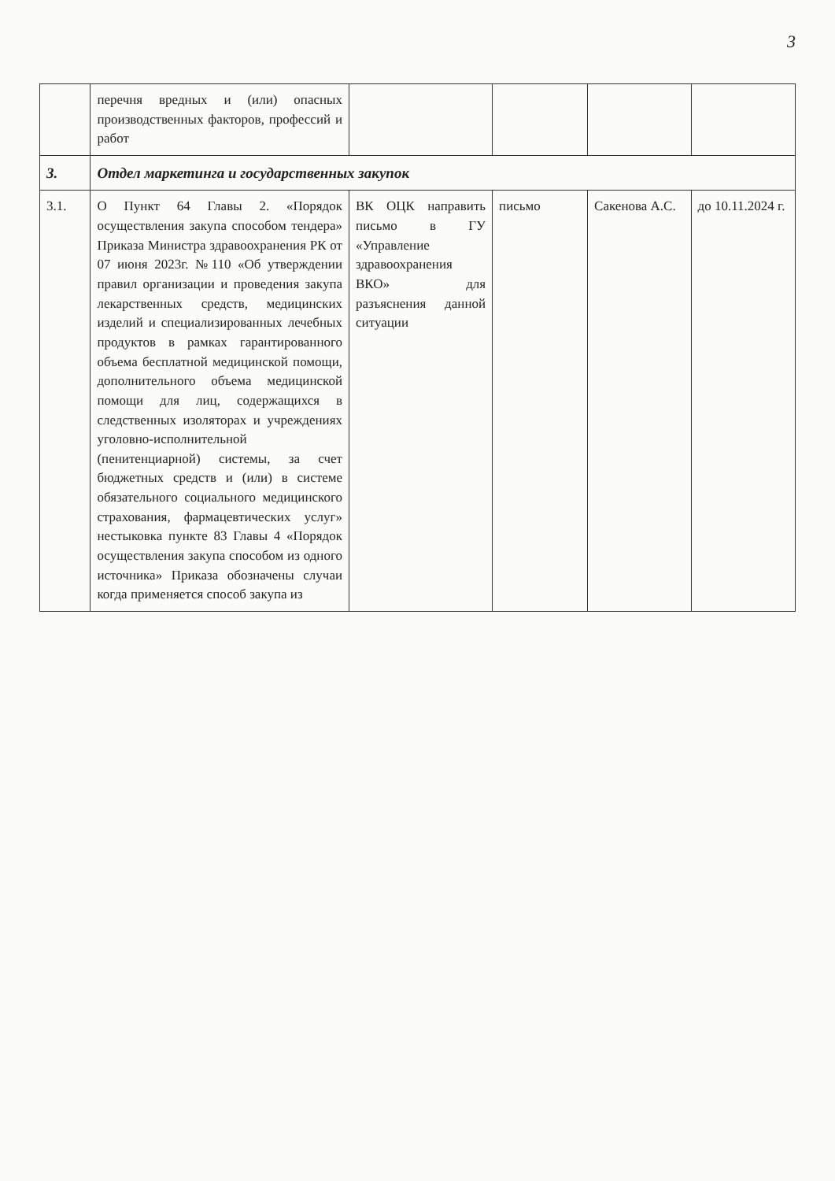3
| | перечня вредных и (или) опасных производственных факторов, профессий и работ | | | | |
| 3. | Отдел маркетинга и государственных закупок | | | | |
| 3.1. | О Пункт 64 Главы 2. «Порядок осуществления закупа способом тендера» Приказа Министра здравоохранения РК от 07 июня 2023г. №110 «Об утверждении правил организации и проведения закупа лекарственных средств, медицинских изделий и специализированных лечебных продуктов в рамках гарантированного объема бесплатной медицинской помощи, дополнительного объема медицинской помощи для лиц, содержащихся в следственных изоляторах и учреждениях уголовно-исполнительной (пенитенциарной) системы, за счет бюджетных средств и (или) в системе обязательного социального медицинского страхования, фармацевтических услуг» нестыковка пункте 83 Главы 4 «Порядок осуществления закупа способом из одного источника» Приказа обозначены случаи когда применяется способ закупа из | ВК ОЦК направить письмо в ГУ «Управление здравоохранения ВКО» для разъяснения данной ситуации | письмо | Сакенова А.С. | до 10.11.2024 г. |